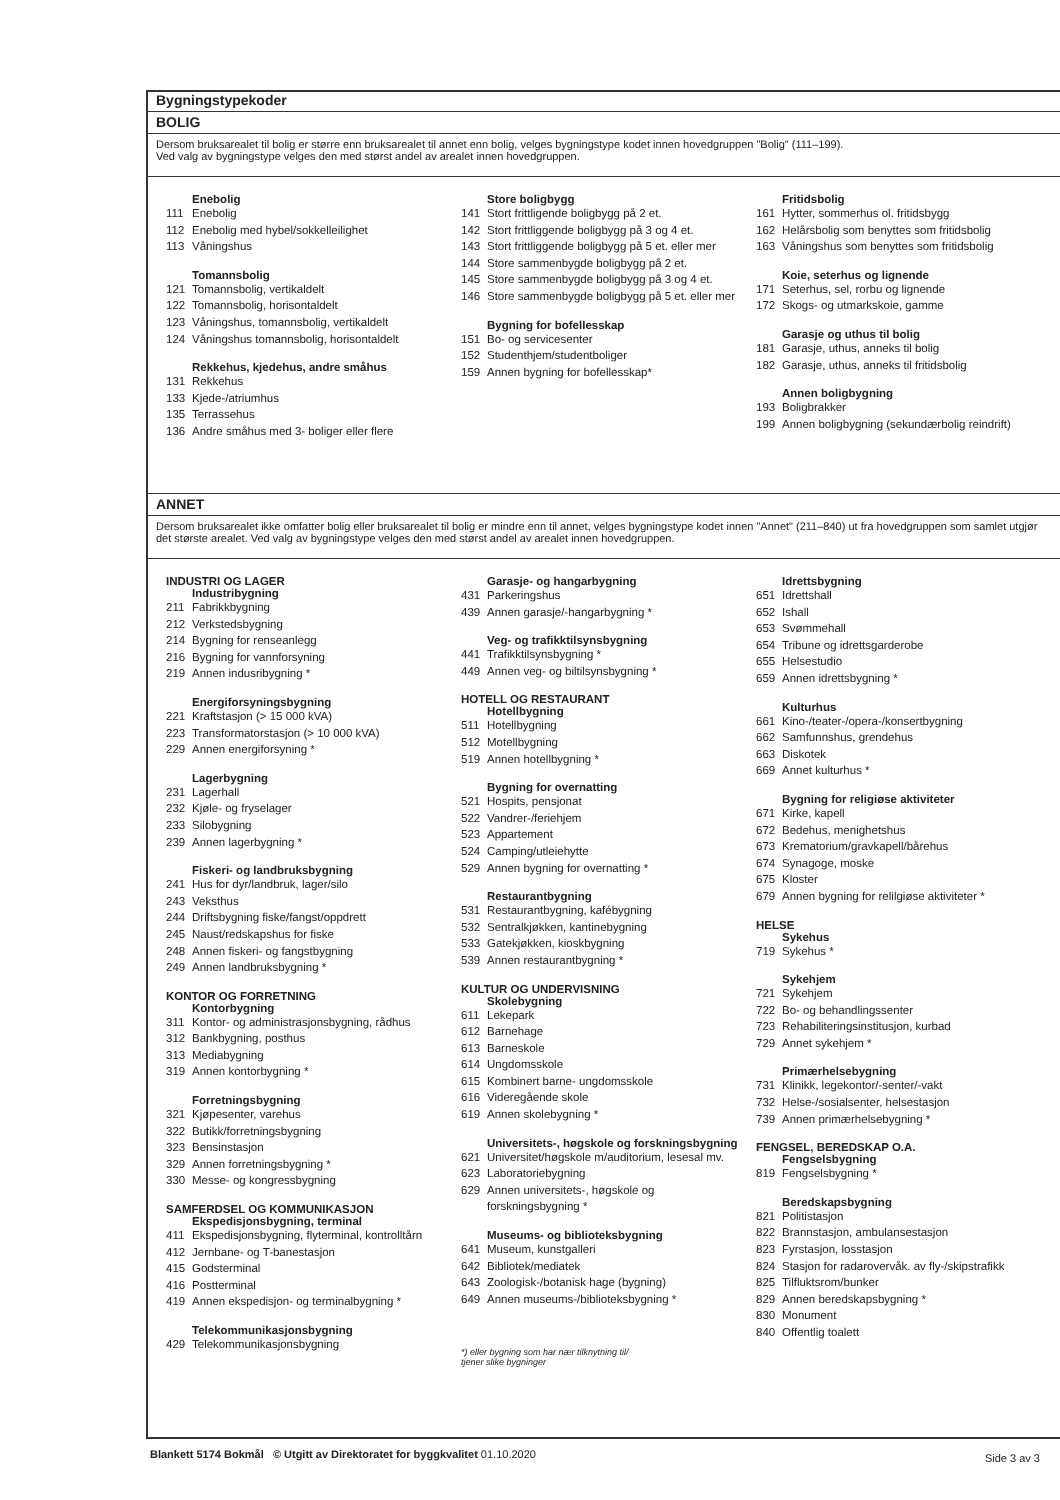Bygningstypekoder
BOLIG
Dersom bruksarealet til bolig er større enn bruksarealet til annet enn bolig, velges bygningstype kodet innen hovedgruppen "Bolig" (111–199).
Ved valg av bygningstype velges den med størst andel av arealet innen hovedgruppen.
Enebolig
111 Enebolig
112 Enebolig med hybel/sokkelleilighet
113 Våningshus
Tomannsbolig
121 Tomannsbolig, vertikaldelt
122 Tomannsbolig, horisontaldelt
123 Våningshus, tomannsbolig, vertikaldelt
124 Våningshus tomannsbolig, horisontaldelt
Rekkehus, kjedehus, andre småhus
131 Rekkehus
133 Kjede-/atriumhus
135 Terrassehus
136 Andre småhus med 3- boliger eller flere
Store boligbygg
141 Stort frittligende boligbygg på 2 et.
142 Stort frittliggende boligbygg på 3 og 4 et.
143 Stort frittliggende boligbygg på 5 et. eller mer
144 Store sammenbygde boligbygg på 2 et.
145 Store sammenbygde boligbygg på 3 og 4 et.
146 Store sammenbygde boligbygg på 5 et. eller mer
Bygning for bofellesskap
151 Bo- og servicesenter
152 Studenthjem/studentboliger
159 Annen bygning for bofellesskap*
Fritidsbolig
161 Hytter, sommerhus ol. fritidsbygg
162 Helårsbolig som benyttes som fritidsbolig
163 Våningshus som benyttes som fritidsbolig
Koie, seterhus og lignende
171 Seterhus, sel, rorbu og lignende
172 Skogs- og utmarkskoie, gamme
Garasje og uthus til bolig
181 Garasje, uthus, anneks til bolig
182 Garasje, uthus, anneks til fritidsbolig
Annen boligbygning
193 Boligbrakker
199 Annen boligbygning (sekundærbolig reindrift)
ANNET
Dersom bruksarealet ikke omfatter bolig eller bruksarealet til bolig er mindre enn til annet, velges bygningstype kodet innen "Annet" (211–840) ut fra hovedgruppen som samlet utgjør det største arealet. Ved valg av bygningstype velges den med størst andel av arealet innen hovedgruppen.
INDUSTRI OG LAGER
Industribygning
211 Fabrikkbygning
212 Verkstedsbygning
214 Bygning for renseanlegg
216 Bygning for vannforsyning
219 Annen indusribygning *
Energiforsyningsbygning
221 Kraftstasjon (> 15 000 kVA)
223 Transformatorstasjon (> 10 000 kVA)
229 Annen energiforsyning *
Lagerbygning
231 Lagerhall
232 Kjøle- og fryselager
233 Silobygning
239 Annen lagerbygning *
Fiskeri- og landbruksbygning
241 Hus for dyr/landbruk, lager/silo
243 Veksthus
244 Driftsbygning fiske/fangst/oppdrett
245 Naust/redskapshus for fiske
248 Annen fiskeri- og fangstbygning
249 Annen landbruksbygning *
KONTOR OG FORRETNING
Kontorbygning
311 Kontor- og administrasjonsbygning, rådhus
312 Bankbygning, posthus
313 Mediabygning
319 Annen kontorbygning *
Forretningsbygning
321 Kjøpesenter, varehus
322 Butikk/forretningsbygning
323 Bensinstasjon
329 Annen forretningsbygning *
330 Messe- og kongressbygning
SAMFERDSEL OG KOMMUNIKASJON
Ekspedisjonsbygning, terminal
411 Ekspedisjonsbygning, flyterminal, kontrolltårn
412 Jernbane- og T-banestasjon
415 Godsterminal
416 Postterminal
419 Annen ekspedisjon- og terminalbygning *
Telekommunikasjonsbygning
429 Telekommunikasjonsbygning
Garasje- og hangarbygning
431 Parkeringshus
439 Annen garasje/-hangarbygning *
Veg- og trafikktilsynsbygning
441 Trafikktilsynsbygning *
449 Annen veg- og biltilsynsbygning *
HOTELL OG RESTAURANT
Hotellbygning
511 Hotellbygning
512 Motellbygning
519 Annen hotellbygning *
Bygning for overnatting
521 Hospits, pensjonat
522 Vandrer-/feriehjem
523 Appartement
524 Camping/utleiehytte
529 Annen bygning for overnatting *
Restaurantbygning
531 Restaurantbygning, kafébygning
532 Sentralkjøkken, kantinebygning
533 Gatekjøkken, kioskbygning
539 Annen restaurantbygning *
KULTUR OG UNDERVISNING
Skolebygning
611 Lekepark
612 Barnehage
613 Barneskole
614 Ungdomsskole
615 Kombinert barne- ungdomsskole
616 Videregående skole
619 Annen skolebygning *
Universitets-, høgskole og forskningsbygning
621 Universitet/høgskole m/auditorium, lesesal mv.
623 Laboratoriebygning
629 Annen universitets-, høgskole og
forskningsbygning *
Museums- og biblioteksbygning
641 Museum, kunstgalleri
642 Bibliotek/mediatek
643 Zoologisk-/botanisk hage (bygning)
649 Annen museums-/biblioteksbygning *
*) eller bygning som har nær tilknytning til/
tjener slike bygninger
Idrettsbygning
651 Idrettshall
652 Ishall
653 Svømmehall
654 Tribune og idrettsgarderobe
655 Helsestudio
659 Annen idrettsbygning *
Kulturhus
661 Kino-/teater-/opera-/konsertbygning
662 Samfunnshus, grendehus
663 Diskotek
669 Annet kulturhus *
Bygning for religiøse aktiviteter
671 Kirke, kapell
672 Bedehus, menighetshus
673 Krematorium/gravkapell/bårehus
674 Synagoge, moske
675 Kloster
679 Annen bygning for relilgiøse aktiviteter *
HELSE
Sykehus
719 Sykehus *
Sykehjem
721 Sykehjem
722 Bo- og behandlingssenter
723 Rehabiliteringsinstitusjon, kurbad
729 Annet sykehjem *
Primærhelsebygning
731 Klinikk, legekontor/-senter/-vakt
732 Helse-/sosialsenter, helsestasjon
739 Annen primærhelsebygning *
FENGSEL, BEREDSKAP O.A.
Fengselsbygning
819 Fengselsbygning *
Beredskapsbygning
821 Politistasjon
822 Brannstasjon, ambulansestasjon
823 Fyrstasjon, losstasjon
824 Stasjon for radarovervåk. av fly-/skipstrafikk
825 Tilfluktsrom/bunker
829 Annen beredskapsbygning *
830 Monument
840 Offentlig toalett
Blankett 5174 Bokmål © Utgitt av Direktoratet for byggkvalitet 01.10.2020
Side 3 av 3